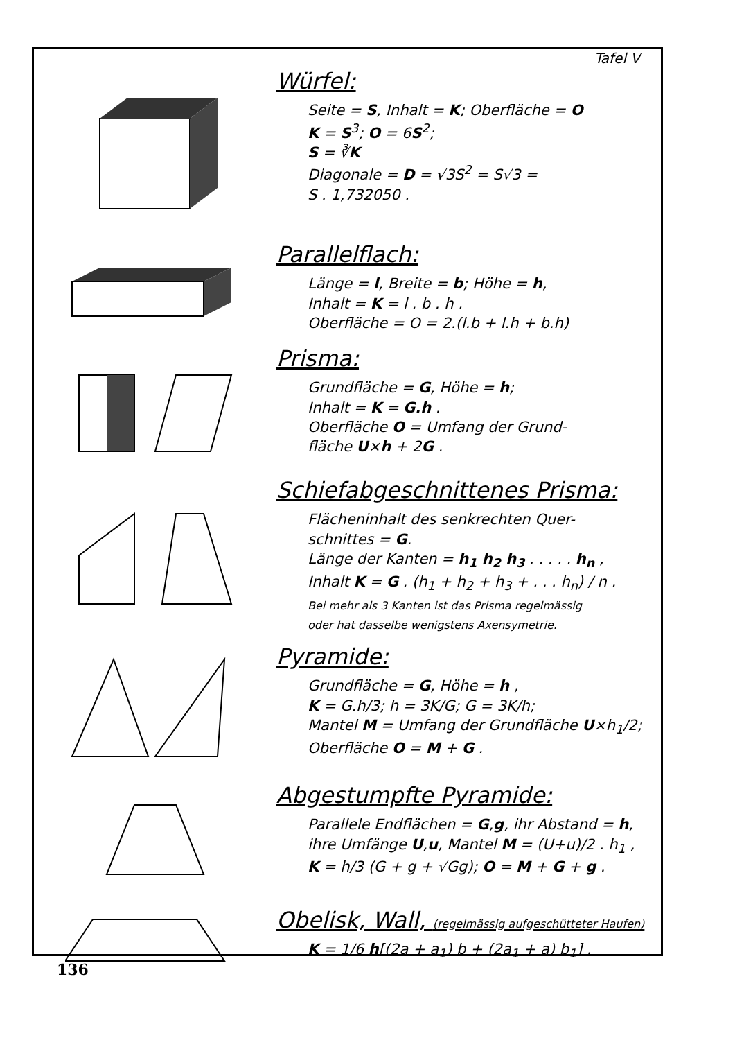Tafel V
Würfel:
Seite = S, Inhalt = K; Oberfläche = O
K = S<sup>3</sup>; O = 6S<sup>2</sup>;
S = ∛K
Diagonale = D = √3S<sup>2</sup> = S√3 =
S . 1,732050 .
Parallelflach:
Länge = l, Breite = b; Höhe = h,
Inhalt = K = l . b . h .
Oberfläche = O = 2.(l.b + l.h + b.h)
Prisma:
Grundfläche = G, Höhe = h;
Inhalt = K = G.h .
Oberfläche O = Umfang der Grund-
fläche U×h + 2G .
Schiefabgeschnittenes Prisma:
Flächeninhalt des senkrechten Quer-
schnittes = G.
Länge der Kanten = h<sub>1</sub> h<sub>2</sub> h<sub>3</sub> . . . . . h<sub>n</sub> ,
Inhalt K = G . (h<sub>1</sub> + h<sub>2</sub> + h<sub>3</sub> + . . . h<sub>n</sub>) / n .
Bei mehr als 3 Kanten ist das Prisma regelmässig
oder hat dasselbe wenigstens Axensymetrie.
Pyramide:
Grundfläche = G, Höhe = h ,
K = G.h/3; h = 3K/G; G = 3K/h;
Mantel M = Umfang der Grundfläche U×h<sub>1</sub>/2;
Oberfläche O = M + G .
Abgestumpfte Pyramide:
Parallele Endflächen = G,g, ihr Abstand = h,
ihre Umfänge U,u, Mantel M = (U+u)/2 . h<sub>1</sub> ,
K = h/3 (G + g + √Gg); O = M + G + g .
Obelisk, Wall, (regelmässig aufgeschütteter Haufen)
K = 1/6 h[(2a + a<sub>1</sub>) b + (2a<sub>1</sub> + a) b<sub>1</sub>] .
136